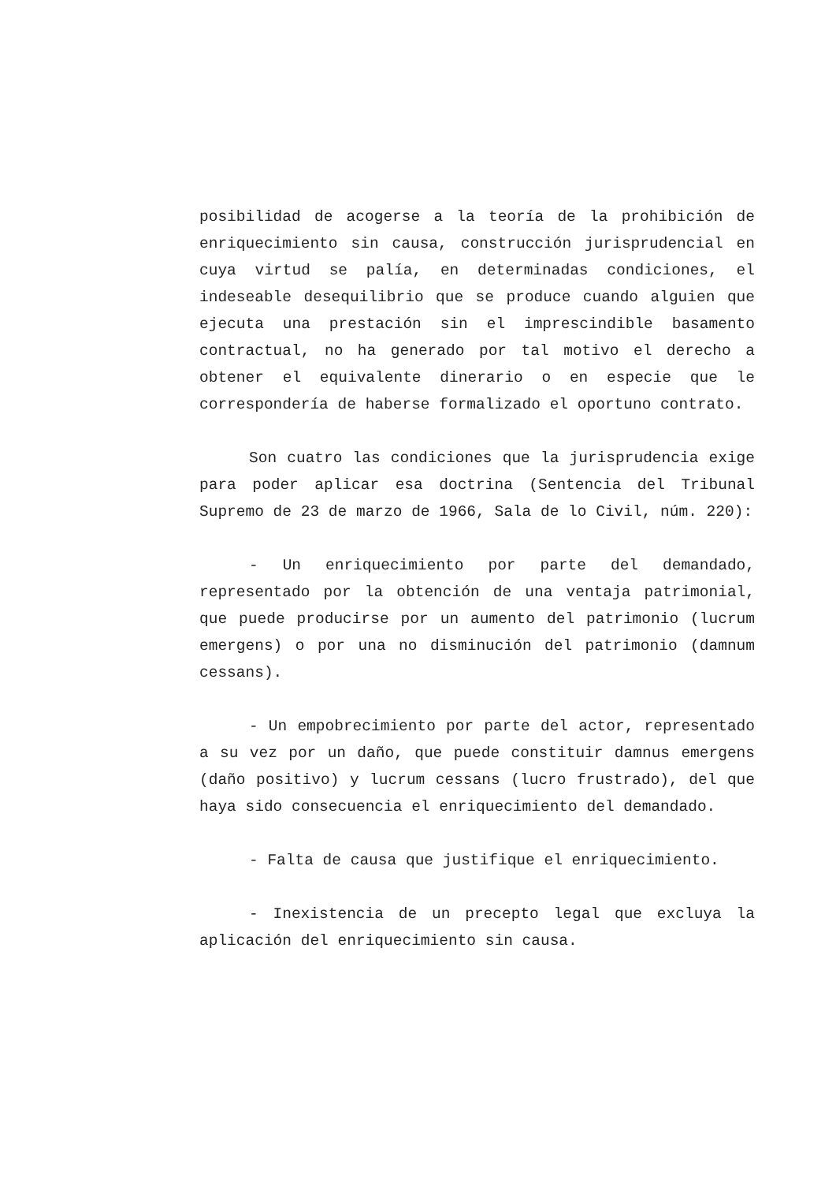posibilidad de acogerse a la teoría de la prohibición de enriquecimiento sin causa, construcción jurisprudencial en cuya virtud se palía, en determinadas condiciones, el indeseable desequilibrio que se produce cuando alguien que ejecuta una prestación sin el imprescindible basamento contractual, no ha generado por tal motivo el derecho a obtener el equivalente dinerario o en especie que le correspondería de haberse formalizado el oportuno contrato.
Son cuatro las condiciones que la jurisprudencia exige para poder aplicar esa doctrina (Sentencia del Tribunal Supremo de 23 de marzo de 1966, Sala de lo Civil, núm. 220):
- Un enriquecimiento por parte del demandado, representado por la obtención de una ventaja patrimonial, que puede producirse por un aumento del patrimonio (lucrum emergens) o por una no disminución del patrimonio (damnum cessans).
- Un empobrecimiento por parte del actor, representado a su vez por un daño, que puede constituir damnus emergens (daño positivo) y lucrum cessans (lucro frustrado), del que haya sido consecuencia el enriquecimiento del demandado.
- Falta de causa que justifique el enriquecimiento.
- Inexistencia de un precepto legal que excluya la aplicación del enriquecimiento sin causa.